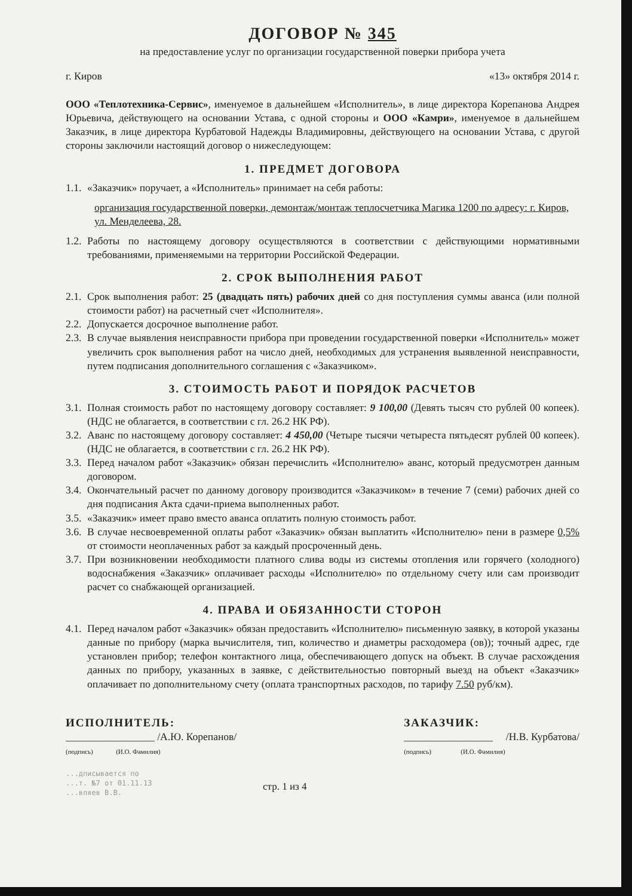ДОГОВОР № 345
на предоставление услуг по организации государственной поверки прибора учета
г. Киров «13» октября 2014 г.
ООО «Теплотехника-Сервис», именуемое в дальнейшем «Исполнитель», в лице директора Корепанова Андрея Юрьевича, действующего на основании Устава, с одной стороны и ООО «Камри», именуемое в дальнейшем Заказчик, в лице директора Курбатовой Надежды Владимировны, действующего на основании Устава, с другой стороны заключили настоящий договор о нижеследующем:
1. ПРЕДМЕТ ДОГОВОРА
1.1. «Заказчик» поручает, а «Исполнитель» принимает на себя работы:
организация государственной поверки, демонтаж/монтаж теплосчетчика Магика 1200 по адресу: г. Киров, ул. Менделеева, 28.
1.2. Работы по настоящему договору осуществляются в соответствии с действующими нормативными требованиями, применяемыми на территории Российской Федерации.
2. СРОК ВЫПОЛНЕНИЯ РАБОТ
2.1. Срок выполнения работ: 25 (двадцать пять) рабочих дней со дня поступления суммы аванса (или полной стоимости работ) на расчетный счет «Исполнителя».
2.2. Допускается досрочное выполнение работ.
2.3. В случае выявления неисправности прибора при проведении государственной поверки «Исполнитель» может увеличить срок выполнения работ на число дней, необходимых для устранения выявленной неисправности, путем подписания дополнительного соглашения с «Заказчиком».
3. СТОИМОСТЬ РАБОТ И ПОРЯДОК РАСЧЕТОВ
3.1. Полная стоимость работ по настоящему договору составляет: 9 100,00 (Девять тысяч сто рублей 00 копеек). (НДС не облагается, в соответствии с гл. 26.2 НК РФ).
3.2. Аванс по настоящему договору составляет: 4 450,00 (Четыре тысячи четыреста пятьдесят рублей 00 копеек). (НДС не облагается, в соответствии с гл. 26.2 НК РФ).
3.3. Перед началом работ «Заказчик» обязан перечислить «Исполнителю» аванс, который предусмотрен данным договором.
3.4. Окончательный расчет по данному договору производится «Заказчиком» в течение 7 (семи) рабочих дней со дня подписания Акта сдачи-приема выполненных работ.
3.5. «Заказчик» имеет право вместо аванса оплатить полную стоимость работ.
3.6. В случае несвоевременной оплаты работ «Заказчик» обязан выплатить «Исполнителю» пени в размере 0,5% от стоимости неоплаченных работ за каждый просроченный день.
3.7. При возникновении необходимости платного слива воды из системы отопления или горячего (холодного) водоснабжения «Заказчик» оплачивает расходы «Исполнителю» по отдельному счету или сам производит расчет со снабжающей организацией.
4. ПРАВА И ОБЯЗАННОСТИ СТОРОН
4.1. Перед началом работ «Заказчик» обязан предоставить «Исполнителю» письменную заявку, в которой указаны данные по прибору (марка вычислителя, тип, количество и диаметры расходомера (ов)); точный адрес, где установлен прибор; телефон контактного лица, обеспечивающего допуск на объект. В случае расхождения данных по прибору, указанных в заявке, с действительностью повторный выезд на объект «Заказчик» оплачивает по дополнительному счету (оплата транспортных расходов, по тарифу 7.50 руб/км).
ИСПОЛНИТЕЛЬ:
_________________ /А.Ю. Корепанов/
(подпись) (И.О. Фамилия)
ЗАКАЗЧИК:
_________________ /Н.В. Курбатова/
(подпись) (И.О. Фамилия)
...дписывается по
...т. №7 от 01.11.13
...вляев В.В.
стр. 1 из 4